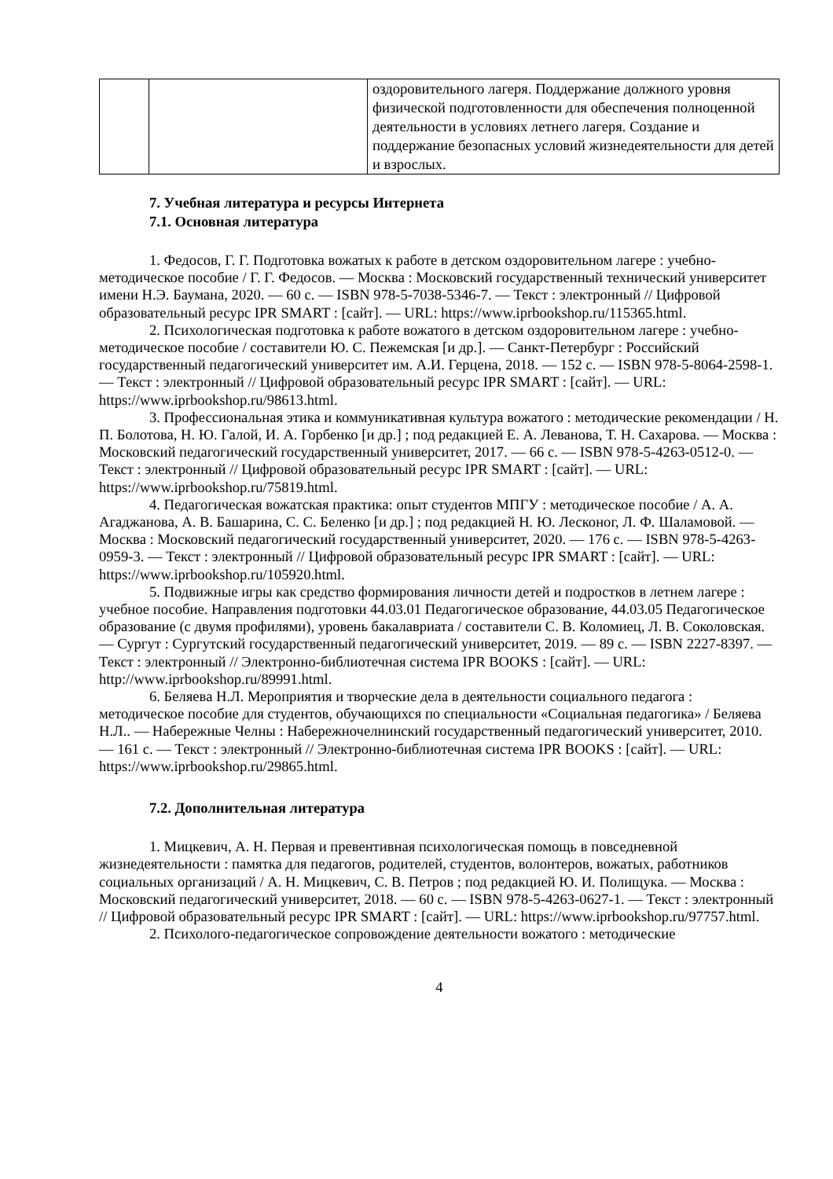| | | оздоровительного лагеря. Поддержание должного уровня физической подготовленности для обеспечения полноценной деятельности в условиях летнего лагеря. Создание и поддержание безопасных условий жизнедеятельности для детей и взрослых. |
7. Учебная литература и ресурсы Интернета
7.1. Основная литература
1. Федосов, Г. Г. Подготовка вожатых к работе в детском оздоровительном лагере : учебно-методическое пособие / Г. Г. Федосов. — Москва : Московский государственный технический университет имени Н.Э. Баумана, 2020. — 60 с. — ISBN 978-5-7038-5346-7. — Текст : электронный // Цифровой образовательный ресурс IPR SMART : [сайт]. — URL: https://www.iprbookshop.ru/115365.html.
2. Психологическая подготовка к работе вожатого в детском оздоровительном лагере : учебно-методическое пособие / составители Ю. С. Пежемская [и др.]. — Санкт-Петербург : Российский государственный педагогический университет им. А.И. Герцена, 2018. — 152 с. — ISBN 978-5-8064-2598-1. — Текст : электронный // Цифровой образовательный ресурс IPR SMART : [сайт]. — URL: https://www.iprbookshop.ru/98613.html.
3. Профессиональная этика и коммуникативная культура вожатого : методические рекомендации / Н. П. Болотова, Н. Ю. Галой, И. А. Горбенко [и др.] ; под редакцией Е. А. Леванова, Т. Н. Сахарова. — Москва : Московский педагогический государственный университет, 2017. — 66 с. — ISBN 978-5-4263-0512-0. — Текст : электронный // Цифровой образовательный ресурс IPR SMART : [сайт]. — URL: https://www.iprbookshop.ru/75819.html.
4. Педагогическая вожатская практика: опыт студентов МПГУ : методическое пособие / А. А. Агаджанова, А. В. Башарина, С. С. Беленко [и др.] ; под редакцией Н. Ю. Лесконог, Л. Ф. Шаламовой. — Москва : Московский педагогический государственный университет, 2020. — 176 с. — ISBN 978-5-4263-0959-3. — Текст : электронный // Цифровой образовательный ресурс IPR SMART : [сайт]. — URL: https://www.iprbookshop.ru/105920.html.
5. Подвижные игры как средство формирования личности детей и подростков в летнем лагере : учебное пособие. Направления подготовки 44.03.01 Педагогическое образование, 44.03.05 Педагогическое образование (с двумя профилями), уровень бакалавриата / составители С. В. Коломиец, Л. В. Соколовская. — Сургут : Сургутский государственный педагогический университет, 2019. — 89 с. — ISBN 2227-8397. — Текст : электронный // Электронно-библиотечная система IPR BOOKS : [сайт]. — URL: http://www.iprbookshop.ru/89991.html.
6. Беляева Н.Л. Мероприятия и творческие дела в деятельности социального педагога : методическое пособие для студентов, обучающихся по специальности «Социальная педагогика» / Беляева Н.Л.. — Набережные Челны : Набережночелнинский государственный педагогический университет, 2010. — 161 с. — Текст : электронный // Электронно-библиотечная система IPR BOOKS : [сайт]. — URL: https://www.iprbookshop.ru/29865.html.
7.2. Дополнительная литература
1. Мицкевич, А. Н. Первая и превентивная психологическая помощь в повседневной жизнедеятельности : памятка для педагогов, родителей, студентов, волонтеров, вожатых, работников социальных организаций / А. Н. Мицкевич, С. В. Петров ; под редакцией Ю. И. Полищука. — Москва : Московский педагогический университет, 2018. — 60 с. — ISBN 978-5-4263-0627-1. — Текст : электронный // Цифровой образовательный ресурс IPR SMART : [сайт]. — URL: https://www.iprbookshop.ru/97757.html.
2. Психолого-педагогическое сопровождение деятельности вожатого : методические
4